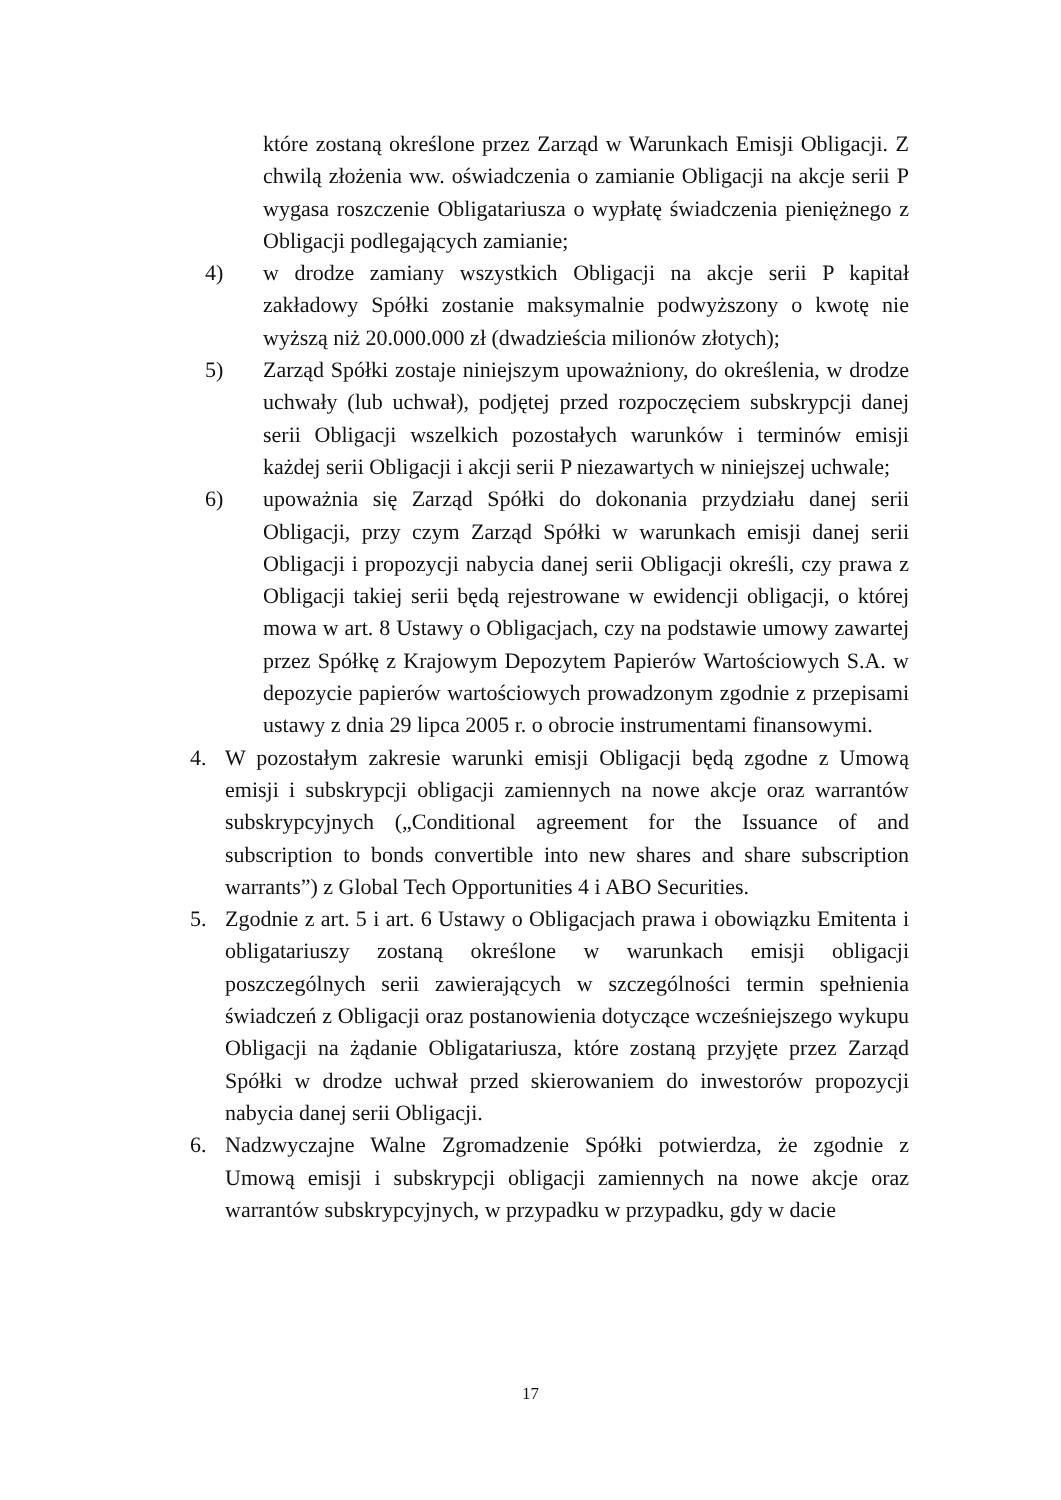które zostaną określone przez Zarząd w Warunkach Emisji Obligacji. Z chwilą złożenia ww. oświadczenia o zamianie Obligacji na akcje serii P wygasa roszczenie Obligatariusza o wypłatę świadczenia pieniężnego z Obligacji podlegających zamianie;
4) w drodze zamiany wszystkich Obligacji na akcje serii P kapitał zakładowy Spółki zostanie maksymalnie podwyższony o kwotę nie wyższą niż 20.000.000 zł (dwadzieścia milionów złotych);
5) Zarząd Spółki zostaje niniejszym upoważniony, do określenia, w drodze uchwały (lub uchwał), podjętej przed rozpoczęciem subskrypcji danej serii Obligacji wszelkich pozostałych warunków i terminów emisji każdej serii Obligacji i akcji serii P niezawartych w niniejszej uchwale;
6) upoważnia się Zarząd Spółki do dokonania przydziału danej serii Obligacji, przy czym Zarząd Spółki w warunkach emisji danej serii Obligacji i propozycji nabycia danej serii Obligacji określi, czy prawa z Obligacji takiej serii będą rejestrowane w ewidencji obligacji, o której mowa w art. 8 Ustawy o Obligacjach, czy na podstawie umowy zawartej przez Spółkę z Krajowym Depozytem Papierów Wartościowych S.A. w depozycie papierów wartościowych prowadzonym zgodnie z przepisami ustawy z dnia 29 lipca 2005 r. o obrocie instrumentami finansowymi.
4. W pozostałym zakresie warunki emisji Obligacji będą zgodne z Umową emisji i subskrypcji obligacji zamiennych na nowe akcje oraz warrantów subskrypcyjnych („Conditional agreement for the Issuance of and subscription to bonds convertible into new shares and share subscription warrants”) z Global Tech Opportunities 4 i ABO Securities.
5. Zgodnie z art. 5 i art. 6 Ustawy o Obligacjach prawa i obowiązku Emitenta i obligatariuszy zostaną określone w warunkach emisji obligacji poszczególnych serii zawierających w szczególności termin spełnienia świadczeń z Obligacji oraz postanowienia dotyczące wcześniejszego wykupu Obligacji na żądanie Obligatariusza, które zostaną przyjęte przez Zarząd Spółki w drodze uchwał przed skierowaniem do inwestorów propozycji nabycia danej serii Obligacji.
6. Nadzwyczajne Walne Zgromadzenie Spółki potwierdza, że zgodnie z Umową emisji i subskrypcji obligacji zamiennych na nowe akcje oraz warrantów subskrypcyjnych, w przypadku w przypadku, gdy w dacie
17